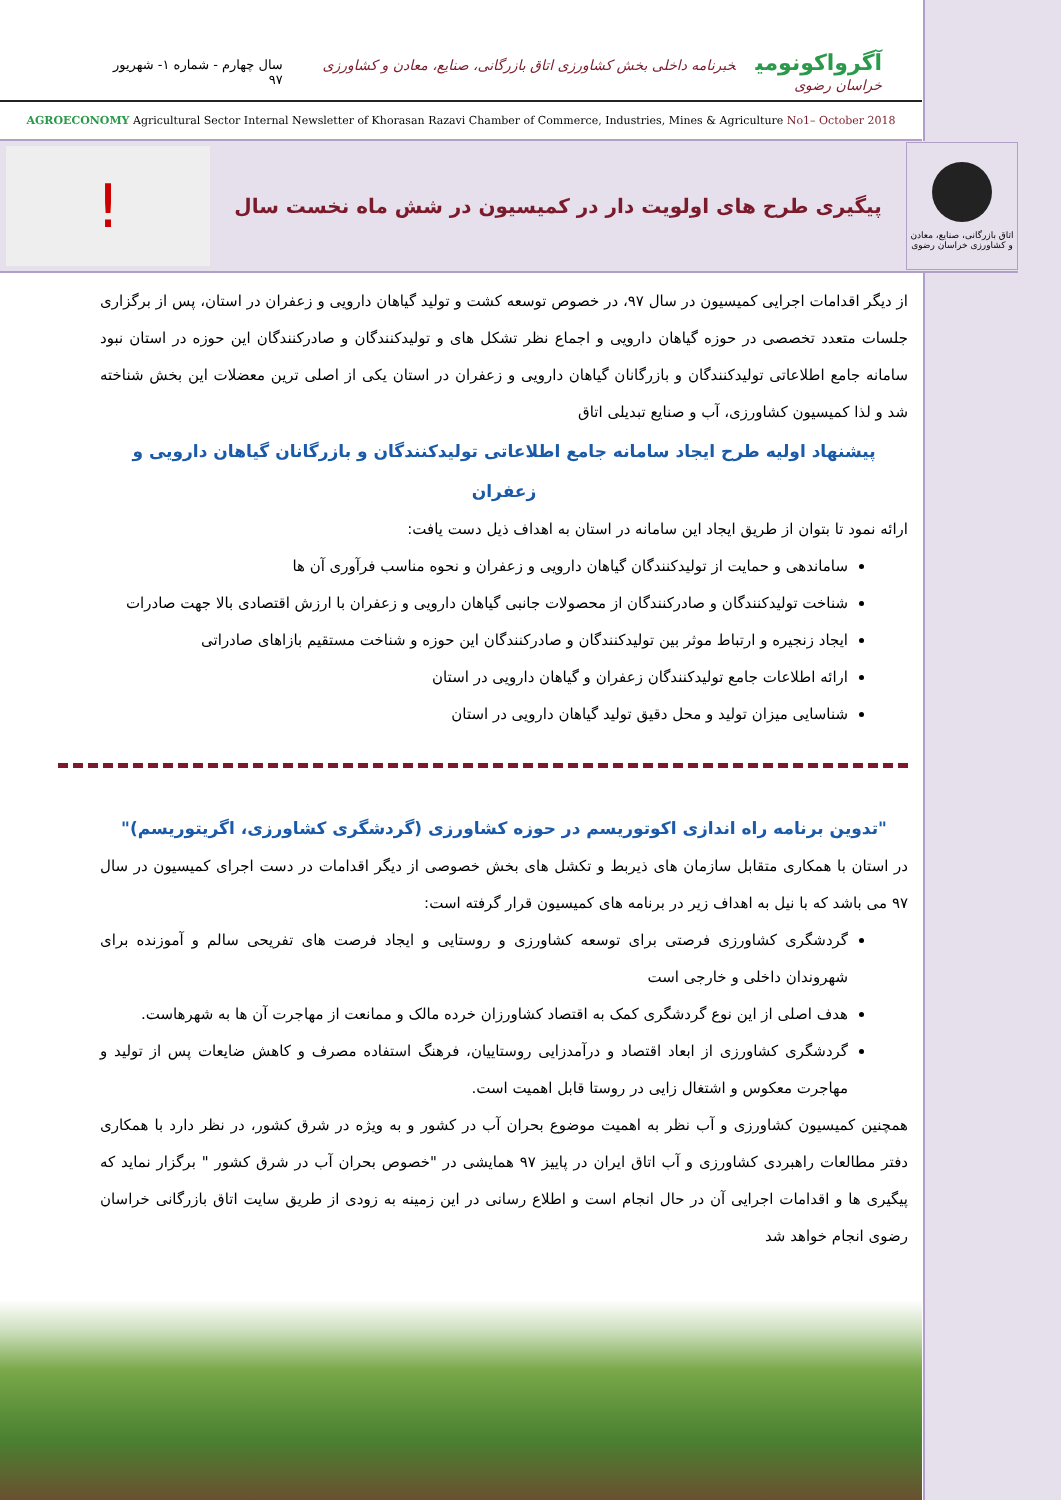آگرواکونومی خبرنامه داخلی بخش کشاورزی اتاق بازرگانی، صنایع، معادن و کشاورزی خراسان رضوی
سال چهارم - شماره ۱- شهریور ۹۷
AGROECONOMY Agricultural Sector Internal Newsletter of Khorasan Razavi Chamber of Commerce, Industries, Mines & Agriculture No1– October 2018
اتاق بازرگانی، صنایع، معادن و کشاورزی خراسان رضوی
پیگیری طرح های اولویت دار در کمیسیون در شش ماه نخست سال
!
از دیگر اقدامات اجرایی کمیسیون در سال ۹۷، در خصوص توسعه کشت و تولید گیاهان دارویی و زعفران در استان، پس از برگزاری جلسات متعدد تخصصی در حوزه گیاهان دارویی و اجماع نظر تشکل های و تولیدکنندگان و صادرکنندگان این حوزه در استان نبود سامانه جامع اطلاعاتی تولیدکنندگان و بازرگانان گیاهان دارویی و زعفران در استان یکی از اصلی ترین معضلات این بخش شناخته شد و لذا کمیسیون کشاورزی، آب و صنایع تبدیلی اتاق
پیشنهاد اولیه طرح ایجاد سامانه جامع اطلاعاتی تولیدکنندگان و بازرگانان گیاهان دارویی و زعفران
ارائه نمود تا بتوان از طریق ایجاد این سامانه در استان به اهداف ذیل دست یافت:
ساماندهی و حمایت از تولیدکنندگان گیاهان دارویی و زعفران و نحوه مناسب فرآوری آن ها
شناخت تولیدکنندگان و صادرکنندگان از محصولات جانبی گیاهان دارویی و زعفران با ارزش اقتصادی بالا جهت صادرات
ایجاد زنجیره و ارتباط موثر بین تولیدکنندگان و صادرکنندگان این حوزه و شناخت مستقیم بازاهای صادراتی
ارائه اطلاعات جامع تولیدکنندگان زعفران و گیاهان دارویی در استان
شناسایی میزان تولید و محل دقیق تولید گیاهان دارویی در استان
"تدوین برنامه راه اندازی اکوتوریسم در حوزه کشاورزی (گردشگری کشاورزی، اگریتوریسم)"
در استان با همکاری متقابل سازمان های ذیربط و تکشل های بخش خصوصی از دیگر اقدامات در دست اجرای کمیسیون در سال ۹۷ می باشد که با نیل به اهداف زیر در برنامه های کمیسیون قرار گرفته است:
گردشگری کشاورزی فرصتی برای توسعه کشاورزی و روستایی و ایجاد فرصت های تفریحی سالم و آموزنده برای شهروندان داخلی و خارجی است
هدف اصلی از این نوع گردشگری کمک به اقتصاد کشاورزان خرده مالک و ممانعت از مهاجرت آن ها به شهرهاست.
گردشگری کشاورزی از ابعاد اقتصاد و درآمدزایی روستاییان، فرهنگ استفاده مصرف و کاهش ضایعات پس از تولید و مهاجرت معکوس و اشتغال زایی در روستا قابل اهمیت است.
همچنین کمیسیون کشاورزی و آب نظر به اهمیت موضوع بحران آب در کشور و به ویژه در شرق کشور، در نظر دارد با همکاری دفتر مطالعات راهبردی کشاورزی و آب اتاق ایران در پاییز ۹۷ همایشی در "خصوص بحران آب در شرق کشور " برگزار نماید که پیگیری ها و اقدامات اجرایی آن در حال انجام است و اطلاع رسانی در این زمینه به زودی از طریق سایت اتاق بازرگانی خراسان رضوی انجام خواهد شد